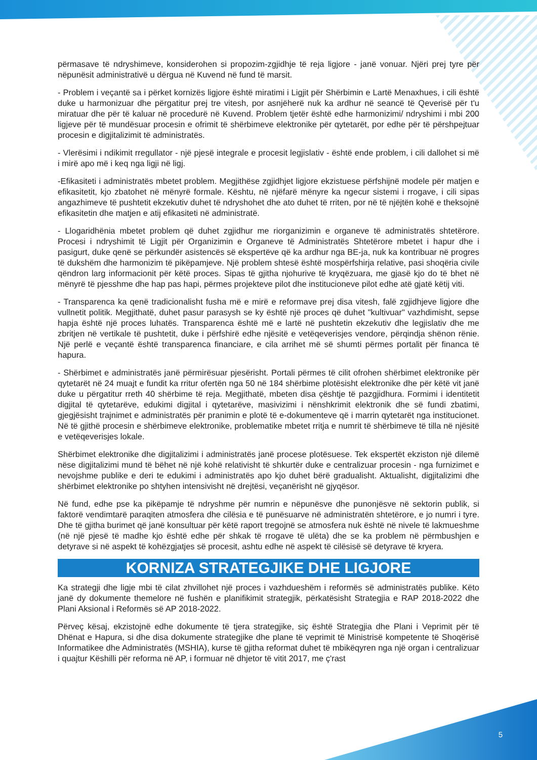përmasave të ndryshimeve, konsiderohen si propozim-zgjidhje të reja ligjore - janë vonuar. Njëri prej tyre për nëpunësit administrativë u dërgua në Kuvend në fund të marsit.
- Problem i veçantë sa i përket kornizës ligjore është miratimi i Ligjit për Shërbimin e Lartë Menaxhues, i cili është duke u harmonizuar dhe përgatitur prej tre vitesh, por asnjëherë nuk ka ardhur në seancë të Qeverisë për t'u miratuar dhe për të kaluar në procedurë në Kuvend. Problem tjetër është edhe harmonizimi/ ndryshimi i mbi 200 ligjeve për të mundësuar procesin e ofrimit të shërbimeve elektronike për qytetarët, por edhe për të përshpejtuar procesin e digjitalizimit të administratës.
- Vlerësimi i ndikimit rregullator - një pjesë integrale e procesit legjislativ - është ende problem, i cili dallohet si më i mirë apo më i keq nga ligji në ligj.
-Efikasiteti i administratës mbetet problem. Megjithëse zgjidhjet ligjore ekzistuese përfshijnë modele për matjen e efikasitetit, kjo zbatohet në mënyrë formale. Kështu, në njëfarë mënyre ka ngecur sistemi i rrogave, i cili sipas angazhimeve të pushtetit ekzekutiv duhet të ndryshohet dhe ato duhet të rriten, por në të njëjtën kohë e theksojnë efikasitetin dhe matjen e atij efikasiteti në administratë.
- Llogaridhënia mbetet problem që duhet zgjidhur me riorganizimin e organeve të administratës shtetërore. Procesi i ndryshimit të Ligjit për Organizimin e Organeve të Administratës Shtetërore mbetet i hapur dhe i pasigurt, duke qenë se përkundër asistencës së ekspertëve që ka ardhur nga BE-ja, nuk ka kontribuar në progres të dukshëm dhe harmonizim të pikëpamjeve. Një problem shtesë është mospërfshirja relative, pasi shoqëria civile qëndron larg informacionit për këtë proces. Sipas të gjitha njohurive të kryqëzuara, me gjasë kjo do të bhet në mënyrë të pjesshme dhe hap pas hapi, përmes projekteve pilot dhe institucioneve pilot edhe atë gjatë këtij viti.
- Transparenca ka qenë tradicionalisht fusha më e mirë e reformave prej disa vitesh, falë zgjidhjeve ligjore dhe vullnetit politik. Megjithatë, duhet pasur parasysh se ky është një proces që duhet "kultivuar" vazhdimisht, sepse hapja është një proces luhatës. Transparenca është më e lartë në pushtetin ekzekutiv dhe legjislativ dhe me zbritjen në vertikale të pushtetit, duke i përfshirë edhe njësitë e vetëqeverisjes vendore, përqindja shënon rënie. Një perlë e veçantë është transparenca financiare, e cila arrihet më së shumti përmes portalit për financa të hapura.
- Shërbimet e administratës janë përmirësuar pjesërisht. Portali përmes të cilit ofrohen shërbimet elektronike për qytetarët në 24 muajt e fundit ka rritur ofertën nga 50 në 184 shërbime plotësisht elektronike dhe për këtë vit janë duke u përgatitur rreth 40 shërbime të reja. Megjithatë, mbeten disa çështje të pazgjidhura. Formimi i identitetit digjital të qytetarëve, edukimi digjital i qytetarëve, masivizimi i nënshkrimit elektronik dhe së fundi zbatimi, gjegjësisht trajnimet e administratës për pranimin e plotë të e-dokumenteve që i marrin qytetarët nga institucionet. Në të gjithë procesin e shërbimeve elektronike, problematike mbetet rritja e numrit të shërbimeve të tilla në njësitë e vetëqeverisjes lokale.
Shërbimet elektronike dhe digjitalizimi i administratës janë procese plotësuese. Tek ekspertët ekziston një dilemë nëse digjitalizimi mund të bëhet në një kohë relativisht të shkurtër duke e centralizuar procesin - nga furnizimet e nevojshme publike e deri te edukimi i administratës apo kjo duhet bërë gradualisht. Aktualisht, digjitalizimi dhe shërbimet elektronike po shtyhen intensivisht në drejtësi, veçanërisht në gjyqësor.
Në fund, edhe pse ka pikëpamje të ndryshme për numrin e nëpunësve dhe punonjësve në sektorin publik, si faktorë vendimtarë paraqiten atmosfera dhe cilësia e të punësuarve në administratën shtetërore, e jo numri i tyre. Dhe të gjitha burimet që janë konsultuar për këtë raport tregojnë se atmosfera nuk është në nivele të lakmueshme (në një pjesë të madhe kjo është edhe për shkak të rrogave të ulëta) dhe se ka problem në përmbushjen e detyrave si në aspekt të kohëzgjatjes së procesit, ashtu edhe në aspekt të cilësisë së detyrave të kryera.
KORNIZA STRATEGJIKE DHE LIGJORE
Ka strategji dhe ligje mbi të cilat zhvillohet një proces i vazhdueshëm i reformës së administratës publike. Këto janë dy dokumente themelore në fushën e planifikimit strategjik, përkatësisht Strategjia e RAP 2018-2022 dhe Plani Aksional i Reformës së AP 2018-2022.
Përveç kësaj, ekzistojnë edhe dokumente të tjera strategjike, siç është Strategjia dhe Plani i Veprimit për të Dhënat e Hapura, si dhe disa dokumente strategjike dhe plane të veprimit të Ministrisë kompetente të Shoqërisë Informatikee dhe Administratës (MSHIA), kurse të gjitha reformat duhet të mbikëqyren nga një organ i centralizuar i quajtur Këshilli për reforma në AP, i formuar në dhjetor të vitit 2017, me ç'rast
5